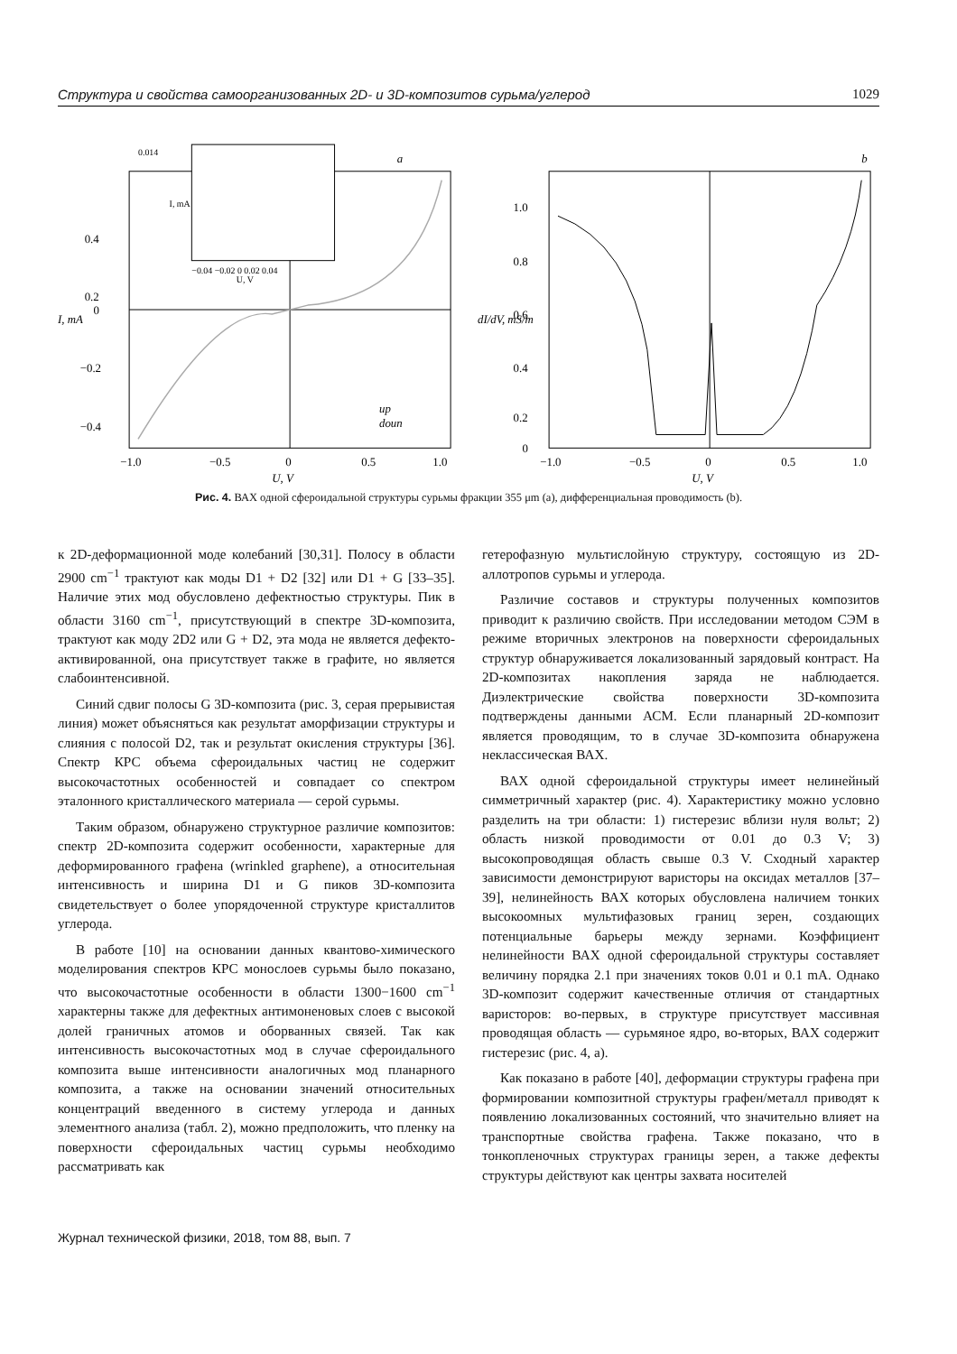Структура и свойства самоорганизованных 2D- и 3D-композитов сурьма/углерод 1029
a
0.4
0.2
0
−0.2
−0.4
−1.0
−0.5
0
0.5
1.0
U, V
I, mA
up
doun
0.014
−0.04 −0.02 0 0.02 0.04
U, V
I, mA
b
1.0
0.8
0.6
0.4
0.2
0
−1.0
−0.5
0
0.5
1.0
U, V
dI/dV, mS/m
Рис. 4. ВАХ одной сфероидальной структуры сурьмы фракции 355 μm (a), дифференциальная проводимость (b).
к 2D-деформационной моде колебаний [30,31]. Полосу в области 2900 cm<sup>−1</sup> трактуют как моды D1 + D2 [32] или D1 + G [33–35]. Наличие этих мод обусловлено дефектностью структуры. Пик в области 3160 cm<sup>−1</sup>, присутствующий в спектре 3D-композита, трактуют как моду 2D2 или G + D2, эта мода не является дефекто-активированной, она присутствует также в графите, но является слабоинтенсивной.
Синий сдвиг полосы G 3D-композита (рис. 3, серая прерывистая линия) может объясняться как результат аморфизации структуры и слияния с полосой D2, так и результат окисления структуры [36]. Спектр КРС объема сфероидальных частиц не содержит высокочастотных особенностей и совпадает со спектром эталонного кристаллического материала — серой сурьмы.
Таким образом, обнаружено структурное различие композитов: спектр 2D-композита содержит особенности, характерные для деформированного графена (wrinkled graphene), а относительная интенсивность и ширина D1 и G пиков 3D-композита свидетельствует о более упорядоченной структуре кристаллитов углерода.
В работе [10] на основании данных квантово-химического моделирования спектров КРС монослоев сурьмы было показано, что высокочастотные особенности в области 1300−1600 cm<sup>−1</sup> характерны также для дефектных антимоненовых слоев с высокой долей граничных атомов и оборванных связей. Так как интенсивность высокочастотных мод в случае сфероидального композита выше интенсивности аналогичных мод планарного композита, а также на основании значений относительных концентраций введенного в систему углерода и данных элементного анализа (табл. 2), можно предположить, что пленку на поверхности сфероидальных частиц сурьмы необходимо рассматривать как
гетерофазную мультислойную структуру, состоящую из 2D-аллотропов сурьмы и углерода.
Различие составов и структуры полученных композитов приводит к различию свойств. При исследовании методом СЭМ в режиме вторичных электронов на поверхности сфероидальных структур обнаруживается локализованный зарядовый контраст. На 2D-композитах накопления заряда не наблюдается. Диэлектрические свойства поверхности 3D-композита подтверждены данными АСМ. Если планарный 2D-композит является проводящим, то в случае 3D-композита обнаружена неклассическая ВАХ.
ВАХ одной сфероидальной структуры имеет нелинейный симметричный характер (рис. 4). Характеристику можно условно разделить на три области: 1) гистерезис вблизи нуля вольт; 2) область низкой проводимости от 0.01 до 0.3 V; 3) высокопроводящая область свыше 0.3 V. Сходный характер зависимости демонстрируют варисторы на оксидах металлов [37–39], нелинейность ВАХ которых обусловлена наличием тонких высокоомных мультифазовых границ зерен, создающих потенциальные барьеры между зернами. Коэффициент нелинейности ВАХ одной сфероидальной структуры составляет величину порядка 2.1 при значениях токов 0.01 и 0.1 mA. Однако 3D-композит содержит качественные отличия от стандартных варисторов: во-первых, в структуре присутствует массивная проводящая область — сурьмяное ядро, во-вторых, ВАХ содержит гистерезис (рис. 4, a).
Как показано в работе [40], деформации структуры графена при формировании композитной структуры графен/металл приводят к появлению локализованных состояний, что значительно влияет на транспортные свойства графена. Также показано, что в тонкопленочных структурах границы зерен, а также дефекты структуры действуют как центры захвата носителей
Журнал технической физики, 2018, том 88, вып. 7